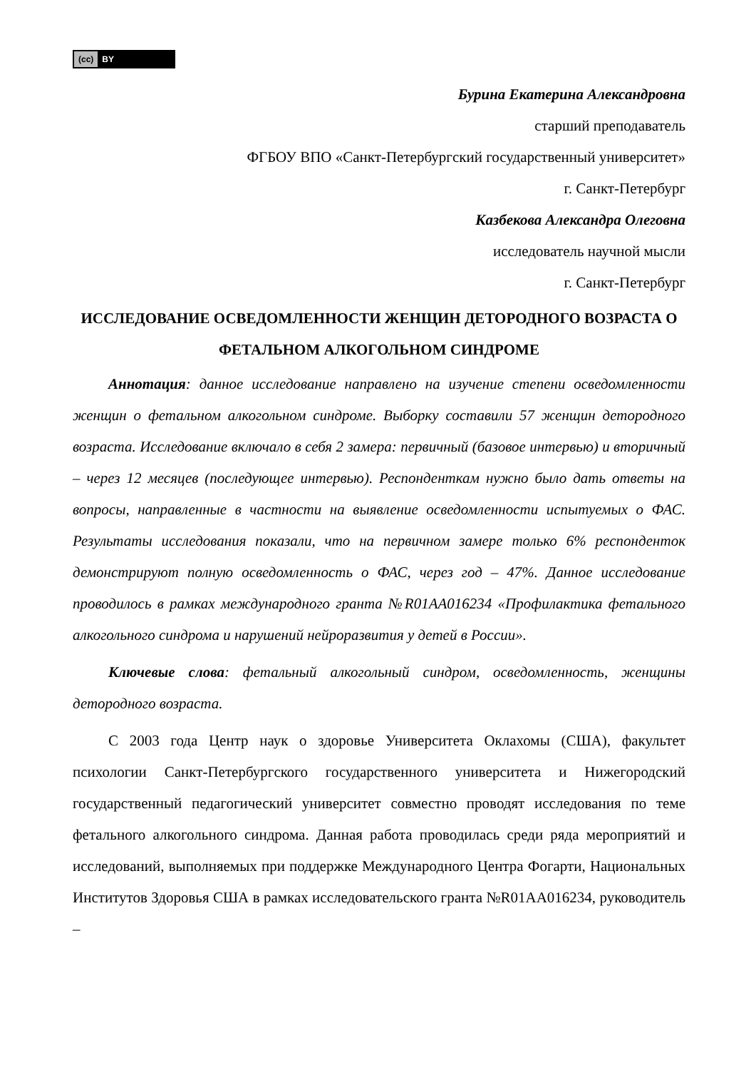(cc) BY
Бурина Екатерина Александровна
старший преподаватель
ФГБОУ ВПО «Санкт-Петербургский государственный университет»
г. Санкт-Петербург
Казбекова Александра Олеговна
исследователь научной мысли
г. Санкт-Петербург
ИССЛЕДОВАНИЕ ОСВЕДОМЛЕННОСТИ ЖЕНЩИН ДЕТОРОДНОГО ВОЗРАСТА О ФЕТАЛЬНОМ АЛКОГОЛЬНОМ СИНДРОМЕ
Аннотация: данное исследование направлено на изучение степени осведомленности женщин о фетальном алкогольном синдроме. Выборку составили 57 женщин детородного возраста. Исследование включало в себя 2 замера: первичный (базовое интервью) и вторичный – через 12 месяцев (последующее интервью). Респонденткам нужно было дать ответы на вопросы, направленные в частности на выявление осведомленности испытуемых о ФАС. Результаты исследования показали, что на первичном замере только 6% респонденток демонстрируют полную осведомленность о ФАС, через год – 47%. Данное исследование проводилось в рамках международного гранта №R01AA016234 «Профилактика фетального алкогольного синдрома и нарушений нейроразвития у детей в России».
Ключевые слова: фетальный алкогольный синдром, осведомленность, женщины детородного возраста.
С 2003 года Центр наук о здоровье Университета Оклахомы (США), факультет психологии Санкт-Петербургского государственного университета и Нижегородский государственный педагогический университет совместно проводят исследования по теме фетального алкогольного синдрома. Данная работа проводилась среди ряда мероприятий и исследований, выполняемых при поддержке Международного Центра Фогарти, Национальных Институтов Здоровья США в рамках исследовательского гранта №R01AA016234, руководитель –